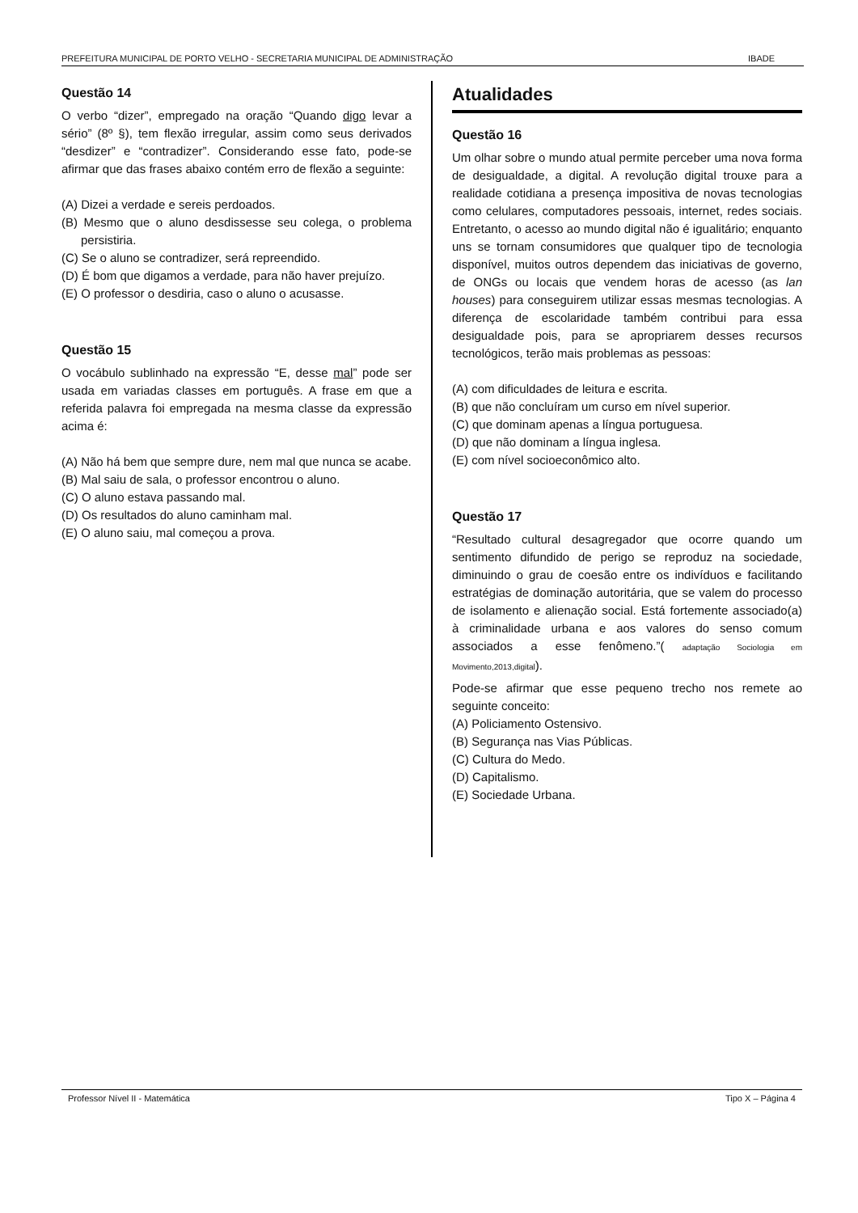PREFEITURA MUNICIPAL DE PORTO VELHO - SECRETARIA MUNICIPAL DE ADMINISTRAÇÃO IBADE
Questão 14
O verbo “dizer”, empregado na oração “Quando digo levar a sério” (8º §), tem flexão irregular, assim como seus derivados “desdizer” e “contradizer”. Considerando esse fato, pode-se afirmar que das frases abaixo contém erro de flexão a seguinte:
(A) Dizei a verdade e sereis perdoados.
(B) Mesmo que o aluno desdissesse seu colega, o problema persistiria.
(C) Se o aluno se contradizer, será repreendido.
(D) É bom que digamos a verdade, para não haver prejuízo.
(E) O professor o desdiria, caso o aluno o acusasse.
Questão 15
O vocábulo sublinhado na expressão “E, desse mal” pode ser usada em variadas classes em português. A frase em que a referida palavra foi empregada na mesma classe da expressão acima é:
(A) Não há bem que sempre dure, nem mal que nunca se acabe.
(B) Mal saiu de sala, o professor encontrou o aluno.
(C) O aluno estava passando mal.
(D) Os resultados do aluno caminham mal.
(E) O aluno saiu, mal começou a prova.
Atualidades
Questão 16
Um olhar sobre o mundo atual permite perceber uma nova forma de desigualdade, a digital. A revolução digital trouxe para a realidade cotidiana a presença impositiva de novas tecnologias como celulares, computadores pessoais, internet, redes sociais. Entretanto, o acesso ao mundo digital não é igualitário; enquanto uns se tornam consumidores que qualquer tipo de tecnologia disponível, muitos outros dependem das iniciativas de governo, de ONGs ou locais que vendem horas de acesso (as lan houses) para conseguirem utilizar essas mesmas tecnologias. A diferença de escolaridade também contribui para essa desigualdade pois, para se apropriarem desses recursos tecnológicos, terão mais problemas as pessoas:
(A) com dificuldades de leitura e escrita.
(B) que não concluíram um curso em nível superior.
(C) que dominam apenas a língua portuguesa.
(D) que não dominam a língua inglesa.
(E) com nível socioeconômico alto.
Questão 17
“Resultado cultural desagregador que ocorre quando um sentimento difundido de perigo se reproduz na sociedade, diminuindo o grau de coesão entre os indivíduos e facilitando estratégias de dominação autoritária, que se valem do processo de isolamento e alienação social. Está fortemente associado(a) à criminalidade urbana e aos valores do senso comum associados a esse fenômeno.”( adaptação Sociologia em Movimento,2013,digital).
Pode-se afirmar que esse pequeno trecho nos remete ao seguinte conceito:
(A) Policiamento Ostensivo.
(B) Segurança nas Vias Públicas.
(C) Cultura do Medo.
(D) Capitalismo.
(E) Sociedade Urbana.
Professor Nível II - Matemática Tipo X – Página 4